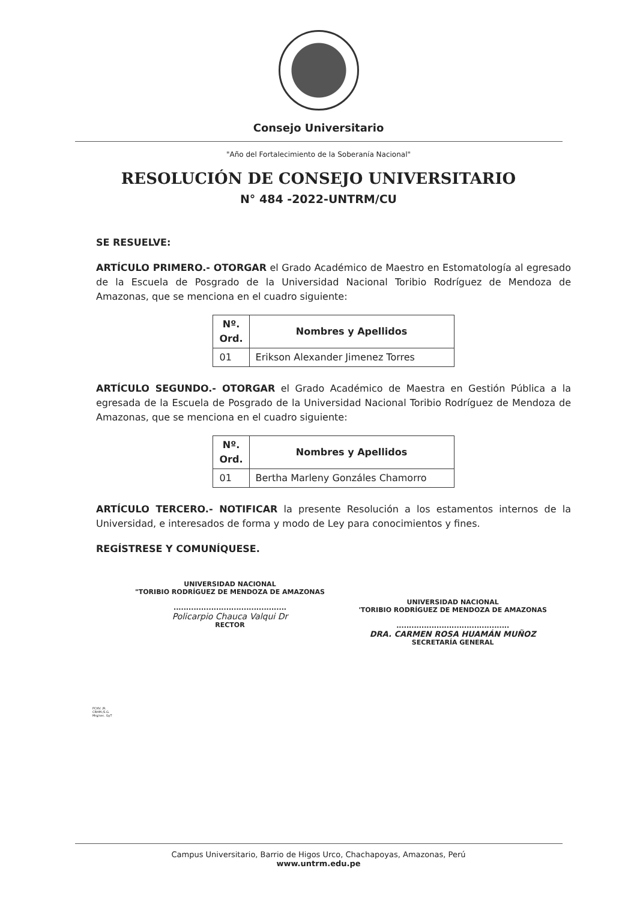Consejo Universitario
"Año del Fortalecimiento de la Soberanía Nacional"
RESOLUCIÓN DE CONSEJO UNIVERSITARIO
N° 484 -2022-UNTRM/CU
SE RESUELVE:
ARTÍCULO PRIMERO.- OTORGAR el Grado Académico de Maestro en Estomatología al egresado de la Escuela de Posgrado de la Universidad Nacional Toribio Rodríguez de Mendoza de Amazonas, que se menciona en el cuadro siguiente:
| Nº. Ord. | Nombres y Apellidos |
| --- | --- |
| 01 | Erikson Alexander Jimenez Torres |
ARTÍCULO SEGUNDO.- OTORGAR el Grado Académico de Maestra en Gestión Pública a la egresada de la Escuela de Posgrado de la Universidad Nacional Toribio Rodríguez de Mendoza de Amazonas, que se menciona en el cuadro siguiente:
| Nº. Ord. | Nombres y Apellidos |
| --- | --- |
| 01 | Bertha Marleny Gonzáles Chamorro |
ARTÍCULO TERCERO.- NOTIFICAR la presente Resolución a los estamentos internos de la Universidad, e interesados de forma y modo de Ley para conocimientos y fines.
REGÍSTRESE Y COMUNÍQUESE.
UNIVERSIDAD NACIONAL
"TORIBIO RODRÍGUEZ DE MENDOZA DE AMAZONAS
.............................................
Policarpio Chauca Valqui Dr
RECTOR
UNIVERSIDAD NACIONAL
'TORIBIO RODRÍGUEZ DE MENDOZA DE AMAZONAS
.............................................
DRA. CARMEN ROSA HUAMÁN MUÑOZ
SECRETARÍA GENERAL
PCHV. /R.
CRHM./S.G.
Mrg/sec. GyT
Campus Universitario, Barrio de Higos Urco, Chachapoyas, Amazonas, Perú
www.untrm.edu.pe